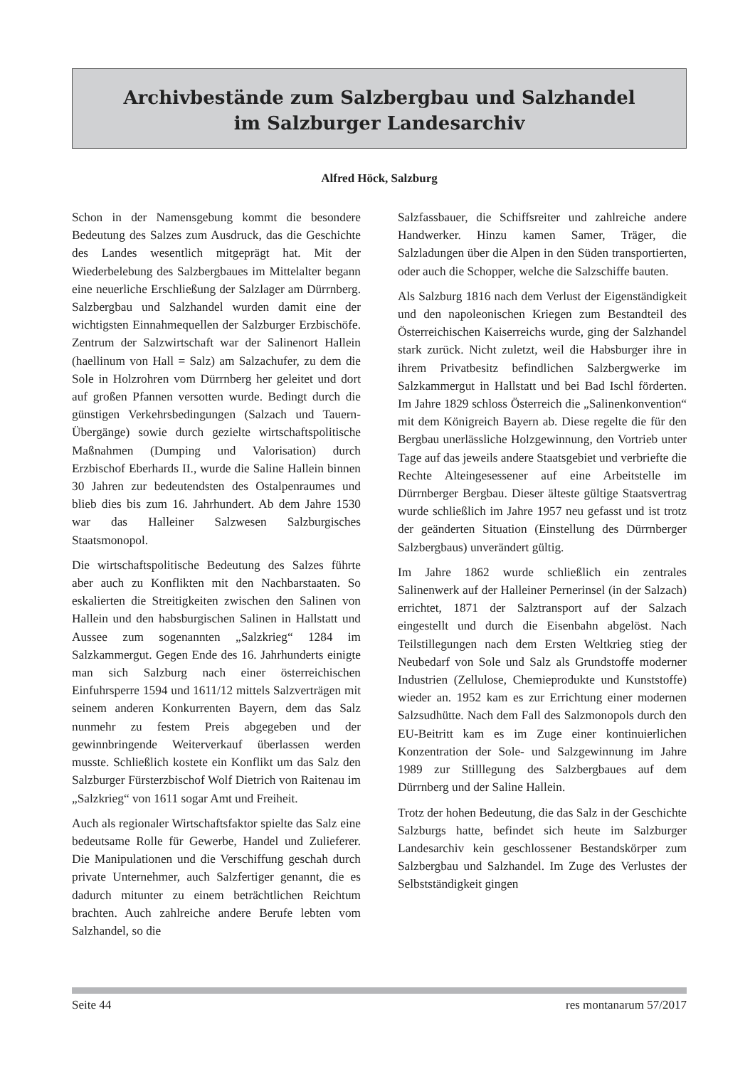Archivbestände zum Salzbergbau und Salzhandel
im Salzburger Landesarchiv
Alfred Höck, Salzburg
Schon in der Namensgebung kommt die besondere Bedeutung des Salzes zum Ausdruck, das die Geschichte des Landes wesentlich mitgeprägt hat. Mit der Wiederbelebung des Salzbergbaues im Mittelalter begann eine neuerliche Erschließung der Salzlager am Dürrnberg. Salzbergbau und Salzhandel wurden damit eine der wichtigsten Einnahmequellen der Salzburger Erzbischöfe. Zentrum der Salzwirtschaft war der Salinenort Hallein (haellinum von Hall = Salz) am Salzachufer, zu dem die Sole in Holzrohren vom Dürrnberg her geleitet und dort auf großen Pfannen versotten wurde. Bedingt durch die günstigen Verkehrsbedingungen (Salzach und Tauern-Übergänge) sowie durch gezielte wirtschaftspolitische Maßnahmen (Dumping und Valorisation) durch Erzbischof Eberhards II., wurde die Saline Hallein binnen 30 Jahren zur bedeutendsten des Ostalpenraumes und blieb dies bis zum 16. Jahrhundert. Ab dem Jahre 1530 war das Halleiner Salzwesen Salzburgisches Staatsmonopol.
Die wirtschaftspolitische Bedeutung des Salzes führte aber auch zu Konflikten mit den Nachbarstaaten. So eskalierten die Streitigkeiten zwischen den Salinen von Hallein und den habsburgischen Salinen in Hallstatt und Aussee zum sogenannten „Salzkrieg“ 1284 im Salzkammergut. Gegen Ende des 16. Jahrhunderts einigte man sich Salzburg nach einer österreichischen Einfuhrsperre 1594 und 1611/12 mittels Salzverträgen mit seinem anderen Konkurrenten Bayern, dem das Salz nunmehr zu festem Preis abgegeben und der gewinnbringende Weiterverkauf überlassen werden musste. Schließlich kostete ein Konflikt um das Salz den Salzburger Fürsterzbischof Wolf Dietrich von Raitenau im „Salzkrieg“ von 1611 sogar Amt und Freiheit.
Auch als regionaler Wirtschaftsfaktor spielte das Salz eine bedeutsame Rolle für Gewerbe, Handel und Zulieferer. Die Manipulationen und die Verschiffung geschah durch private Unternehmer, auch Salzfertiger genannt, die es dadurch mitunter zu einem beträchtlichen Reichtum brachten. Auch zahlreiche andere Berufe lebten vom Salzhandel, so die
Salzfassbauer, die Schiffsreiter und zahlreiche andere Handwerker. Hinzu kamen Samer, Träger, die Salzladungen über die Alpen in den Süden transportierten, oder auch die Schopper, welche die Salzschiffe bauten.
Als Salzburg 1816 nach dem Verlust der Eigenständigkeit und den napoleonischen Kriegen zum Bestandteil des Österreichischen Kaiserreichs wurde, ging der Salzhandel stark zurück. Nicht zuletzt, weil die Habsburger ihre in ihrem Privatbesitz befindlichen Salzbergwerke im Salzkammergut in Hallstatt und bei Bad Ischl förderten. Im Jahre 1829 schloss Österreich die „Salinenkonvention“ mit dem Königreich Bayern ab. Diese regelte die für den Bergbau unerlässliche Holzgewinnung, den Vortrieb unter Tage auf das jeweils andere Staatsgebiet und verbriefte die Rechte Alteingesessener auf eine Arbeitstelle im Dürrnberger Bergbau. Dieser älteste gültige Staatsvertrag wurde schließlich im Jahre 1957 neu gefasst und ist trotz der geänderten Situation (Einstellung des Dürrnberger Salzbergbaus) unverändert gültig.
Im Jahre 1862 wurde schließlich ein zentrales Salinenwerk auf der Halleiner Pernerinsel (in der Salzach) errichtet, 1871 der Salztransport auf der Salzach eingestellt und durch die Eisenbahn abgelöst. Nach Teilstillegungen nach dem Ersten Weltkrieg stieg der Neubedarf von Sole und Salz als Grundstoffe moderner Industrien (Zellulose, Chemieprodukte und Kunststoffe) wieder an. 1952 kam es zur Errichtung einer modernen Salzsudhütte. Nach dem Fall des Salzmonopols durch den EU-Beitritt kam es im Zuge einer kontinuierlichen Konzentration der Sole- und Salzgewinnung im Jahre 1989 zur Stilllegung des Salzbergbaues auf dem Dürrnberg und der Saline Hallein.
Trotz der hohen Bedeutung, die das Salz in der Geschichte Salzburgs hatte, befindet sich heute im Salzburger Landesarchiv kein geschlossener Bestandskörper zum Salzbergbau und Salzhandel. Im Zuge des Verlustes der Selbstständigkeit gingen
Seite 44 res montanarum 57/2017